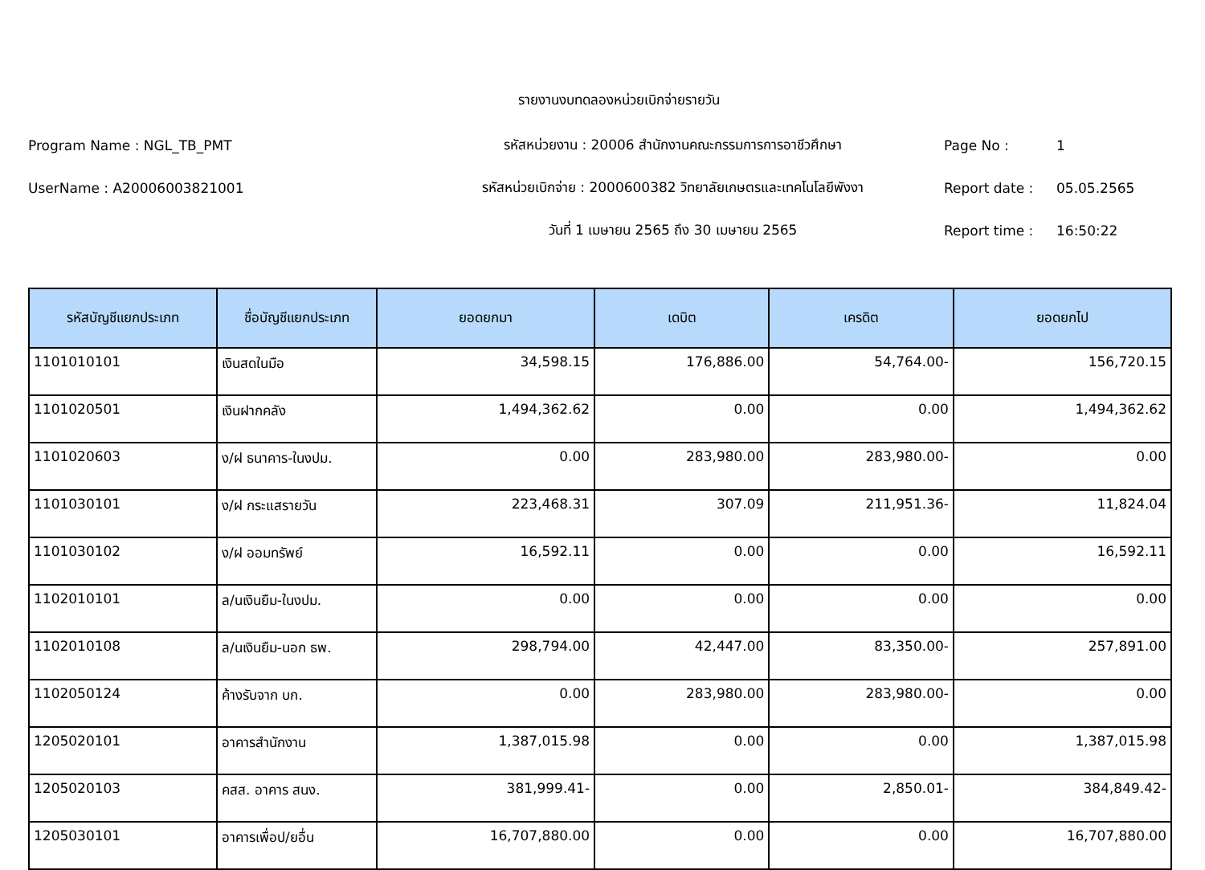รายงานงบทดลองหน่วยเบิกจ่ายรายวัน
Program Name : NGL_TB_PMT รหัสหน่วยงาน : 20006 สำนักงานคณะกรรมการการอาชีวศึกษา Page No : 1
UserName : A20006003821001 รหัสหน่วยเบิกจ่าย : 2000600382 วิทยาลัยเกษตรและเทคโนโลยีพังงา Report date : 05.05.2565
วันที่ 1 เมษายน 2565 ถึง 30 เมษายน 2565 Report time : 16:50:22
| รหัสบัญชีแยกประเภท | ชื่อบัญชีแยกประเภท | ยอดยกมา | เดบิต | เครดิต | ยอดยกไป |
| --- | --- | --- | --- | --- | --- |
| 1101010101 | เงินสดในมือ | 34,598.15 | 176,886.00 | 54,764.00- | 156,720.15 |
| 1101020501 | เงินฝากคลัง | 1,494,362.62 | 0.00 | 0.00 | 1,494,362.62 |
| 1101020603 | ง/ฝ ธนาคาร-ในงปม. | 0.00 | 283,980.00 | 283,980.00- | 0.00 |
| 1101030101 | ง/ฝ กระแสรายวัน | 223,468.31 | 307.09 | 211,951.36- | 11,824.04 |
| 1101030102 | ง/ฝ ออมทรัพย์ | 16,592.11 | 0.00 | 0.00 | 16,592.11 |
| 1102010101 | ล/นเงินยืม-ในงปม. | 0.00 | 0.00 | 0.00 | 0.00 |
| 1102010108 | ล/นเงินยืม-นอก ธพ. | 298,794.00 | 42,447.00 | 83,350.00- | 257,891.00 |
| 1102050124 | ค้างรับจาก บก. | 0.00 | 283,980.00 | 283,980.00- | 0.00 |
| 1205020101 | อาคารสำนักงาน | 1,387,015.98 | 0.00 | 0.00 | 1,387,015.98 |
| 1205020103 | คสส. อาคาร สนง. | 381,999.41- | 0.00 | 2,850.01- | 384,849.42- |
| 1205030101 | อาคารเพื่อป/ยอื่น | 16,707,880.00 | 0.00 | 0.00 | 16,707,880.00 |